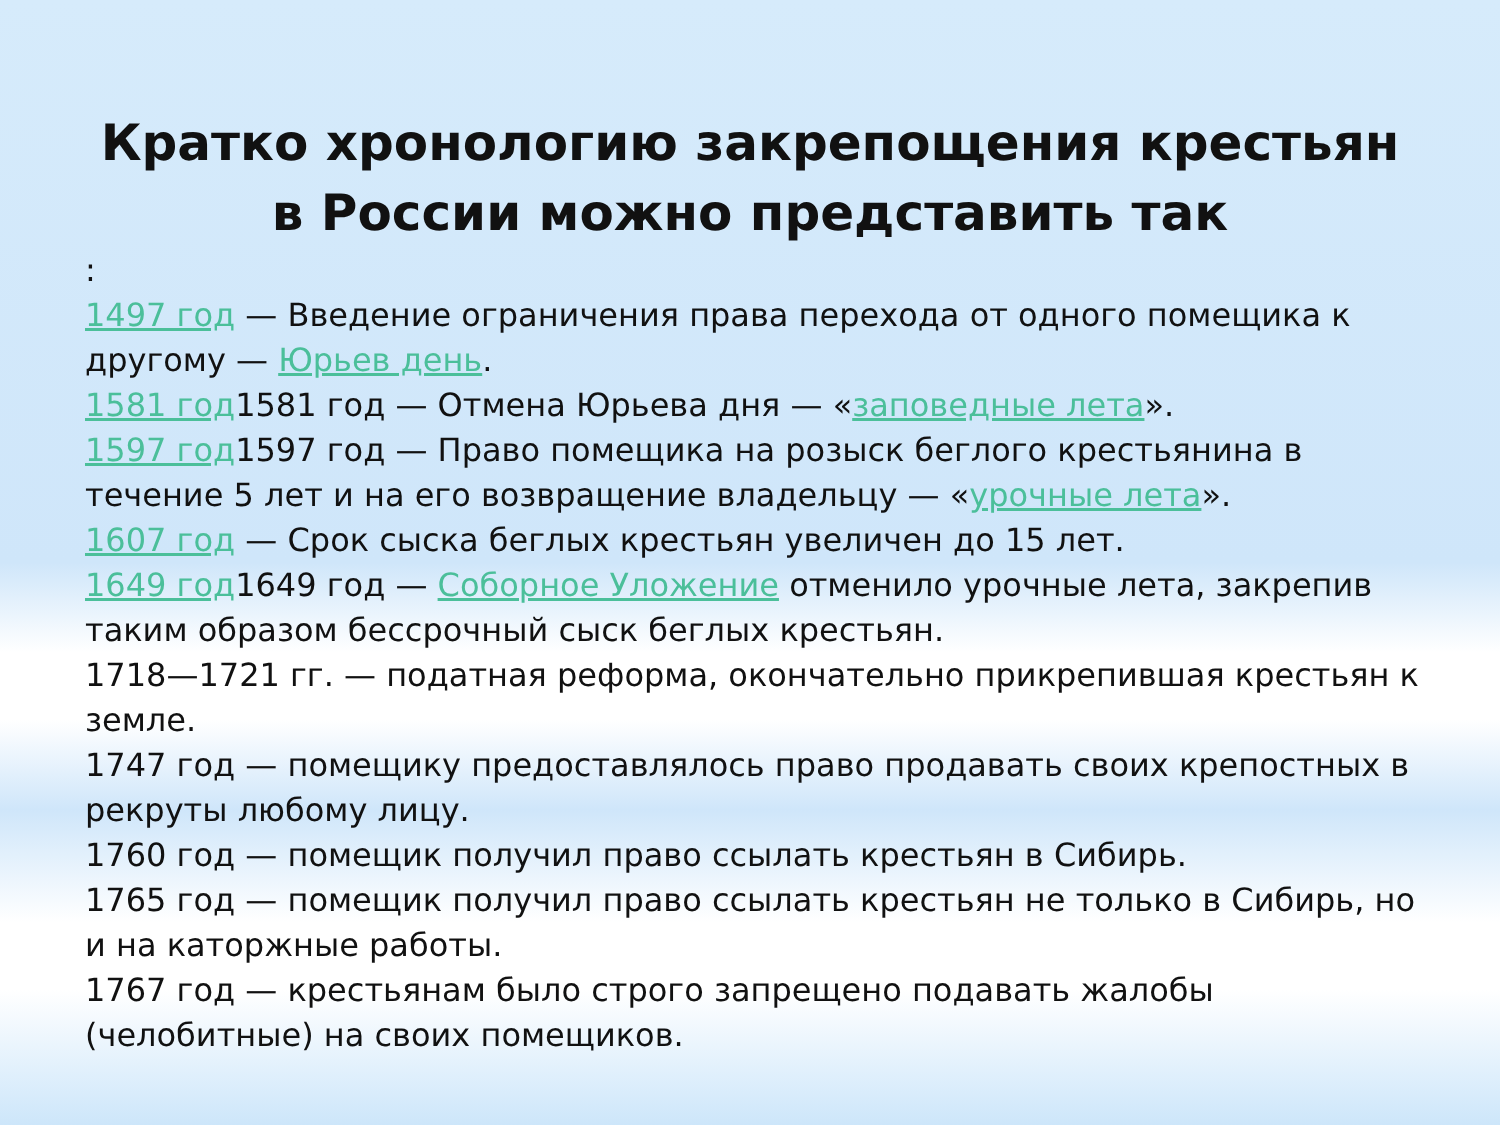Кратко хронологию закрепощения крестьян в России можно представить так
:
1497 год — Введение ограничения права перехода от одного помещика к другому — Юрьев день.
1581 год1581 год — Отмена Юрьева дня — «заповедные лета».
1597 год1597 год — Право помещика на розыск беглого крестьянина в течение 5 лет и на его возвращение владельцу — «урочные лета».
1607 год — Срок сыска беглых крестьян увеличен до 15 лет.
1649 год1649 год — Соборное Уложение отменило урочные лета, закрепив таким образом бессрочный сыск беглых крестьян.
1718—1721 гг. — податная реформа, окончательно прикрепившая крестьян к земле.
1747 год — помещику предоставлялось право продавать своих крепостных в рекруты любому лицу.
1760 год — помещик получил право ссылать крестьян в Сибирь.
1765 год — помещик получил право ссылать крестьян не только в Сибирь, но и на каторжные работы.
1767 год — крестьянам было строго запрещено подавать жалобы (челобитные) на своих помещиков.